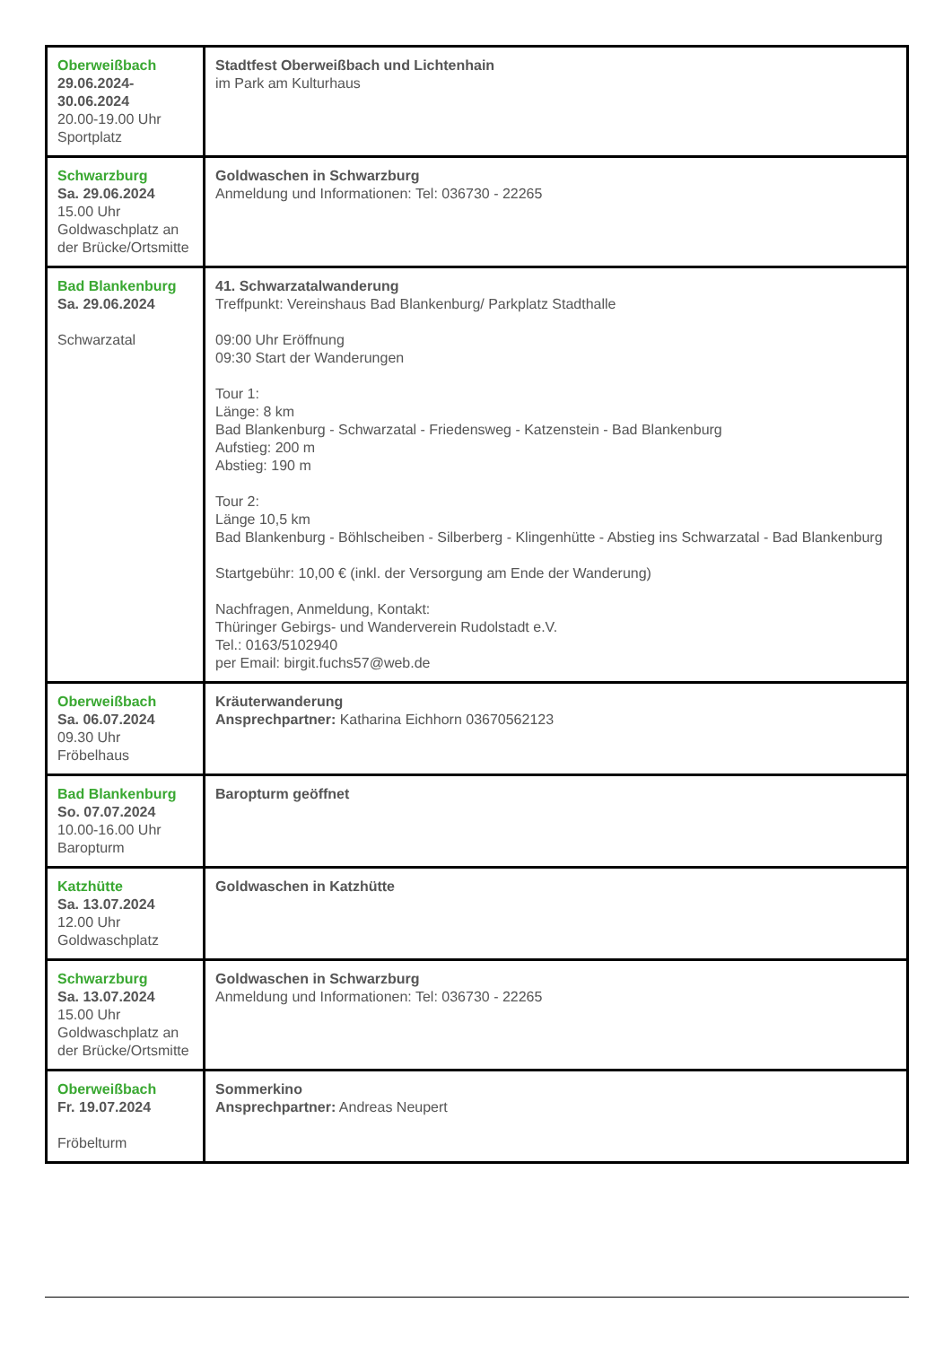| Oberweißbach 29.06.2024-30.06.2024 20.00-19.00 Uhr Sportplatz | Stadtfest Oberweißbach und Lichtenhain im Park am Kulturhaus |
| Schwarzburg Sa. 29.06.2024 15.00 Uhr Goldwaschplatz an der Brücke/Ortsmitte | Goldwaschen in Schwarzburg Anmeldung und Informationen: Tel: 036730 - 22265 |
| Bad Blankenburg Sa. 29.06.2024 Schwarzatal | 41. Schwarzatalwanderung Treffpunkt: Vereinshaus Bad Blankenburg/ Parkplatz Stadthalle 09:00 Uhr Eröffnung 09:30 Start der Wanderungen Tour 1: Länge: 8 km Bad Blankenburg - Schwarzatal - Friedensweg - Katzenstein - Bad Blankenburg Aufstieg: 200 m Abstieg: 190 m Tour 2: Länge 10,5 km Bad Blankenburg - Böhlscheiben - Silberberg - Klingenhütte - Abstieg ins Schwarzatal - Bad Blankenburg Startgebühr: 10,00 € (inkl. der Versorgung am Ende der Wanderung) Nachfragen, Anmeldung, Kontakt: Thüringer Gebirgs- und Wanderverein Rudolstadt e.V. Tel.: 0163/5102940 per Email: birgit.fuchs57@web.de |
| Oberweißbach Sa. 06.07.2024 09.30 Uhr Fröbelhaus | Kräuterwanderung Ansprechpartner: Katharina Eichhorn 03670562123 |
| Bad Blankenburg So. 07.07.2024 10.00-16.00 Uhr Baropturm | Baropturm geöffnet |
| Katzhütte Sa. 13.07.2024 12.00 Uhr Goldwaschplatz | Goldwaschen in Katzhütte |
| Schwarzburg Sa. 13.07.2024 15.00 Uhr Goldwaschplatz an der Brücke/Ortsmitte | Goldwaschen in Schwarzburg Anmeldung und Informationen: Tel: 036730 - 22265 |
| Oberweißbach Fr. 19.07.2024 Fröbelturm | Sommerkino Ansprechpartner: Andreas Neupert |